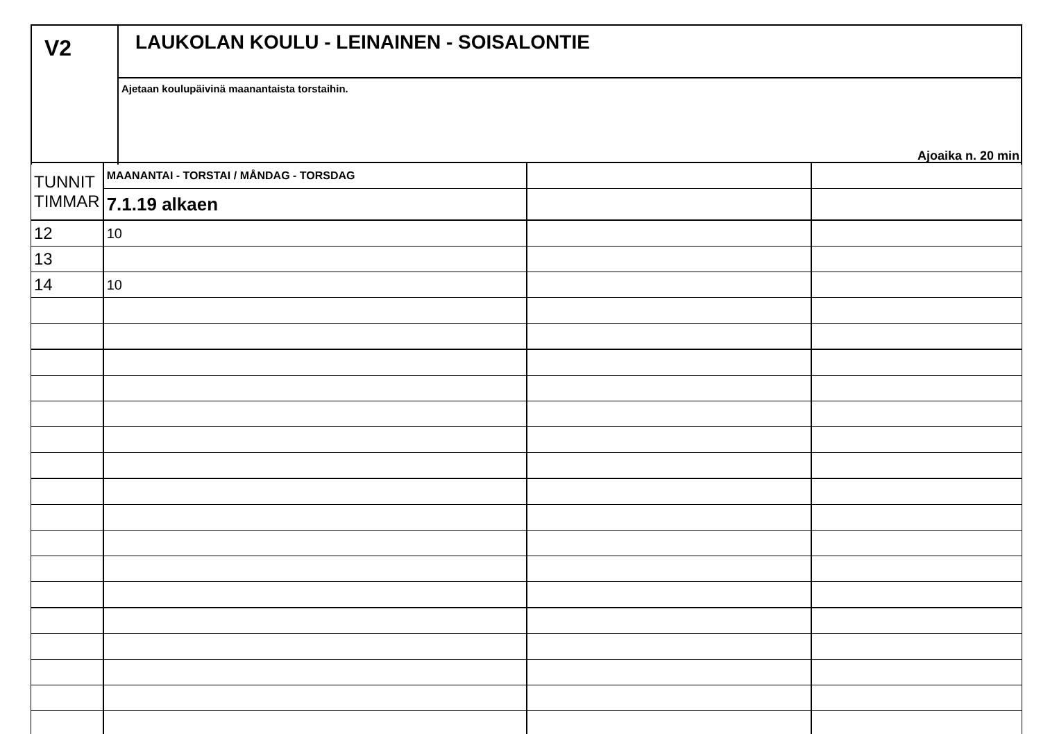V2
LAUKOLAN KOULU - LEINAINEN - SOISALONTIE
Ajetaan koulupäivinä maanantaista torstaihin.
Ajoaika n. 20 min
| TUNNIT TIMMAR | MAANANTAI - TORSTAI / MÅNDAG - TORSDAG | | |
| | 7.1.19 alkaen | | |
| 12 | 10 | | |
| 13 | | | |
| 14 | 10 | | |